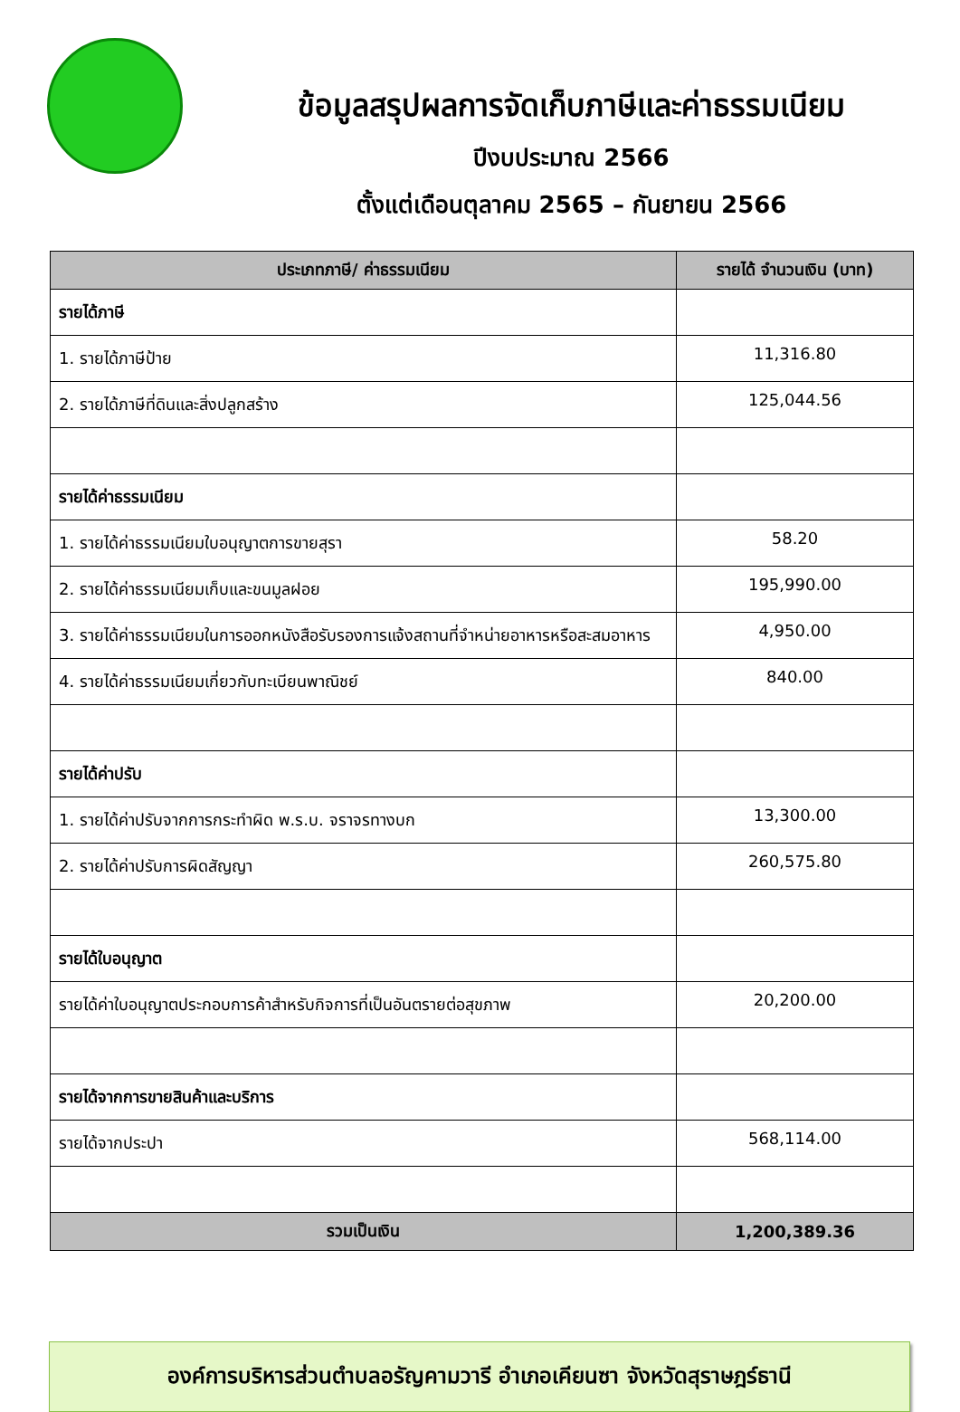ข้อมูลสรุปผลการจัดเก็บภาษีและค่าธรรมเนียม
ปีงบประมาณ 2566
ตั้งแต่เดือนตุลาคม 2565 – กันยายน 2566
| ประเภทภาษี/ ค่าธรรมเนียม | รายได้ จำนวนเงิน (บาท) |
| --- | --- |
| รายได้ภาษี | |
| 1. รายได้ภาษีป้าย | 11,316.80 |
| 2. รายได้ภาษีที่ดินและสิ่งปลูกสร้าง | 125,044.56 |
| รายได้ค่าธรรมเนียม | |
| 1. รายได้ค่าธรรมเนียมใบอนุญาตการขายสุรา | 58.20 |
| 2. รายได้ค่าธรรมเนียมเก็บและขนมูลฝอย | 195,990.00 |
| 3. รายได้ค่าธรรมเนียมในการออกหนังสือรับรองการแจ้งสถานที่จำหน่ายอาหารหรือสะสมอาหาร | 4,950.00 |
| 4. รายได้ค่าธรรมเนียมเกี่ยวกับทะเบียนพาณิชย์ | 840.00 |
| รายได้ค่าปรับ | |
| 1. รายได้ค่าปรับจากการกระทำผิด พ.ร.บ. จราจรทางบก | 13,300.00 |
| 2. รายได้ค่าปรับการผิดสัญญา | 260,575.80 |
| รายได้ใบอนุญาต | |
| รายได้ค่าใบอนุญาตประกอบการค้าสำหรับกิจการที่เป็นอันตรายต่อสุขภาพ | 20,200.00 |
| รายได้จากการขายสินค้าและบริการ | |
| รายได้จากประปา | 568,114.00 |
| รวมเป็นเงิน | 1,200,389.36 |
องค์การบริหารส่วนตำบลอรัญคามวารี อำเภอเคียนซา จังหวัดสุราษฎร์ธานี